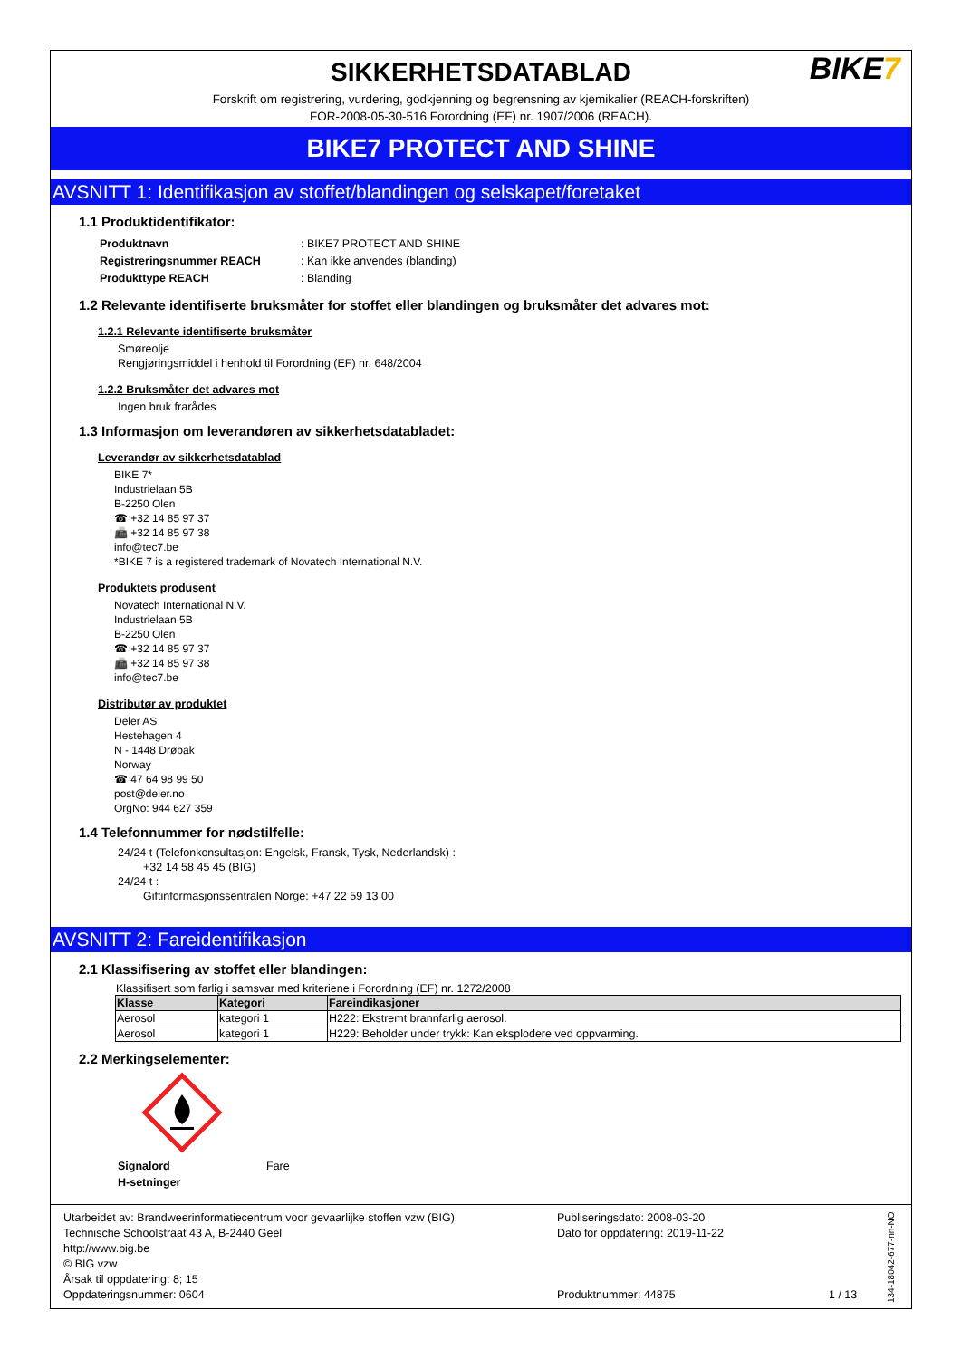BIKE7
SIKKERHETSDATABLAD
Forskrift om registrering, vurdering, godkjenning og begrensning av kjemikalier (REACH-forskriften)
FOR-2008-05-30-516 Forordning (EF) nr. 1907/2006 (REACH).
BIKE7 PROTECT AND SHINE
AVSNITT 1: Identifikasjon av stoffet/blandingen og selskapet/foretaket
1.1 Produktidentifikator:
| Produktnavn | : BIKE7 PROTECT AND SHINE |
| Registreringsnummer REACH | : Kan ikke anvendes (blanding) |
| Produkttype REACH | : Blanding |
1.2 Relevante identifiserte bruksmåter for stoffet eller blandingen og bruksmåter det advares mot:
1.2.1 Relevante identifiserte bruksmåter
Smøreolje
Rengjøringsmiddel i henhold til Forordning (EF) nr. 648/2004
1.2.2 Bruksmåter det advares mot
Ingen bruk frarådes
1.3 Informasjon om leverandøren av sikkerhetsdatabladet:
Leverandør av sikkerhetsdatablad
BIKE 7*
Industrielaan 5B
B-2250 Olen
☎ +32 14 85 97 37
📠 +32 14 85 97 38
info@tec7.be
*BIKE 7 is a registered trademark of Novatech International N.V.
Produktets produsent
Novatech International N.V.
Industrielaan 5B
B-2250 Olen
☎ +32 14 85 97 37
📠 +32 14 85 97 38
info@tec7.be
Distributør av produktet
Deler AS
Hestehagen 4
N - 1448 Drøbak
Norway
☎ 47 64 98 99 50
post@deler.no
OrgNo: 944 627 359
1.4 Telefonnummer for nødstilfelle:
24/24 t (Telefonkonsultasjon: Engelsk, Fransk, Tysk, Nederlandsk) :
+32 14 58 45 45 (BIG)
24/24 t :
Giftinformasjonssentralen Norge: +47 22 59 13 00
AVSNITT 2: Fareidentifikasjon
2.1 Klassifisering av stoffet eller blandingen:
Klassifisert som farlig i samsvar med kriteriene i Forordning (EF) nr. 1272/2008
| Klasse | Kategori | Fareindikasjoner |
| --- | --- | --- |
| Aerosol | kategori 1 | H222: Ekstremt brannfarlig aerosol. |
| Aerosol | kategori 1 | H229: Beholder under trykk: Kan eksplodere ved oppvarming. |
2.2 Merkingselementer:
| Signalord | Fare |
| H-setninger | |
Utarbeidet av: Brandweerinformatiecentrum voor gevaarlijke stoffen vzw (BIG)
Technische Schoolstraat 43 A, B-2440 Geel
http://www.big.be
© BIG vzw
Årsak til oppdatering: 8; 15
Oppdateringsnummer: 0604
Publiseringsdato: 2008-03-20
Dato for oppdatering: 2019-11-22
Produktnummer: 44875
1 / 13
134-18042-677-nn-NO